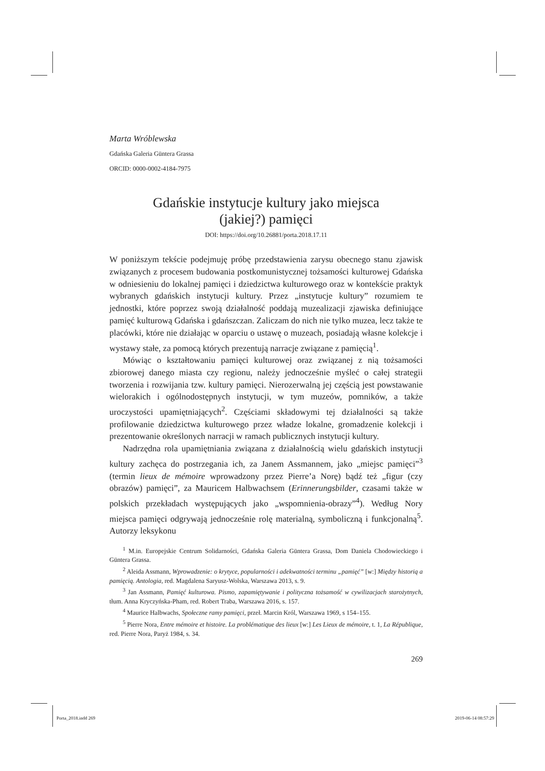Marta Wróblewska
Gdańska Galeria Güntera Grassa
ORCID: 0000-0002-4184-7975
Gdańskie instytucje kultury jako miejsca
(jakiej?) pamięci
DOI: https://doi.org/10.26881/porta.2018.17.11
W poniższym tekście podejmuję próbę przedstawienia zarysu obecnego stanu zjawisk związanych z procesem budowania postkomunistycznej tożsamości kulturowej Gdańska w odniesieniu do lokalnej pamięci i dziedzictwa kulturowego oraz w kontekście praktyk wybranych gdańskich instytucji kultury. Przez „instytucje kultury” rozumiem te jednostki, które poprzez swoją działalność poddają muzealizacji zjawiska definiujące pamięć kulturową Gdańska i gdańszczan. Zaliczam do nich nie tylko muzea, lecz także te placówki, które nie działając w oparciu o ustawę o muzeach, posiadają własne kolekcje i wystawy stałe, za pomocą których prezentują narracje związane z pamięcią<sup>1</sup>.
Mówiąc o kształtowaniu pamięci kulturowej oraz związanej z nią tożsamości zbiorowej danego miasta czy regionu, należy jednocześnie myśleć o całej strategii tworzenia i rozwijania tzw. kultury pamięci. Nierozerwalną jej częścią jest powstawanie wielorakich i ogólnodostępnych instytucji, w tym muzeów, pomników, a także uroczystości upamiętniających<sup>2</sup>. Częściami składowymi tej działalności są także profilowanie dziedzictwa kulturowego przez władze lokalne, gromadzenie kolekcji i prezentowanie określonych narracji w ramach publicznych instytucji kultury.
Nadrzędna rola upamiętniania związana z działalnością wielu gdańskich instytucji kultury zachęca do postrzegania ich, za Janem Assmannem, jako „miejsc pamięci”<sup>3</sup> (termin lieux de mémoire wprowadzony przez Pierre’a Norę) bądź też „figur (czy obrazów) pamięci”, za Mauricem Halbwachsem (Erinnerungsbilder, czasami także w polskich przekładach występujących jako „wspomnienia-obrazy”<sup>4</sup>). Według Nory miejsca pamięci odgrywają jednocześnie rolę materialną, symboliczną i funkcjonalną<sup>5</sup>. Autorzy leksykonu
<sup>1</sup> M.in. Europejskie Centrum Solidarności, Gdańska Galeria Güntera Grassa, Dom Daniela Chodowieckiego i Güntera Grassa.
<sup>2</sup> Aleida Assmann, Wprowadzenie: o krytyce, popularności i adekwatności terminu „pamięć” [w:] Między historią a pamięcią. Antologia, red. Magdalena Saryusz-Wolska, Warszawa 2013, s. 9.
<sup>3</sup> Jan Assmann, Pamięć kulturowa. Pismo, zapamiętywanie i polityczna tożsamość w cywilizacjach starożytnych, tłum. Anna Kryczyńska-Pham, red. Robert Traba, Warszawa 2016, s. 157.
<sup>4</sup> Maurice Halbwachs, Społeczne ramy pamięci, przeł. Marcin Król, Warszawa 1969, s 154–155.
<sup>5</sup> Pierre Nora, Entre mémoire et histoire. La problématique des lieux [w:] Les Lieux de mémoire, t. 1, La République, red. Pierre Nora, Paryż 1984, s. 34.
269
Porta_2018.indd 269 2019-06-14 08:57:29